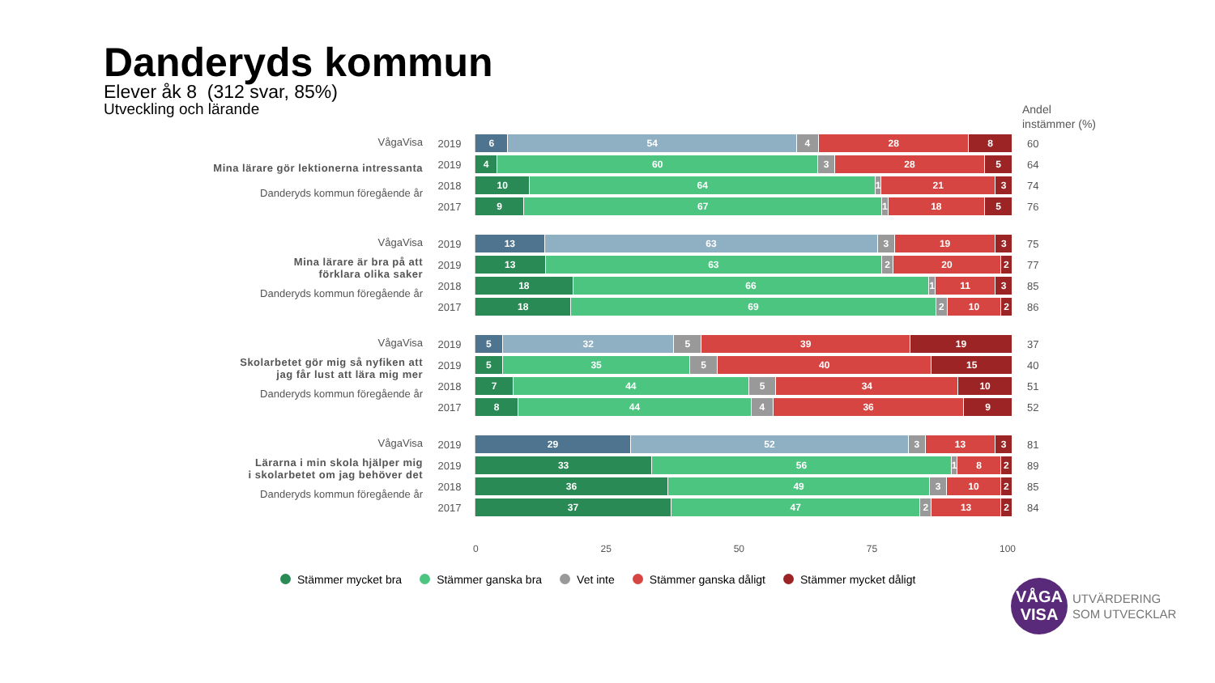Danderyds kommun
Elever åk 8 (312 svar, 85%)
Utveckling och lärande
Andel
instämmer (%)
VågaVisa
Mina lärare gör lektionerna intressanta
Danderyds kommun föregående år
2019
6 54 4 28 8
60
2019
4 60 3 28 5
64
2018
10 64 1 21 3
74
2017
9 67 1 18 5
76
VågaVisa
Mina lärare är bra på att
förklara olika saker
Danderyds kommun föregående år
2019
13 63 3 19 3
75
2019
13 63 2 20 2
77
2018
18 66 1 11 3
85
2017
18 69 2 10 2
86
VågaVisa
Skolarbetet gör mig så nyfiken att
jag får lust att lära mig mer
Danderyds kommun föregående år
2019
5 32 5 39 19
37
2019
5 35 5 40 15
40
2018
7 44 5 34 10
51
2017
8 44 4 36 9
52
VågaVisa
Lärarna i min skola hjälper mig
i skolarbetet om jag behöver det
Danderyds kommun föregående år
2019
29 52 3 13 3
81
2019
33 56 1 8 2
89
2018
36 49 3 10 2
85
2017
37 47 2 13 2
84
0 25 50 75 100
Stämmer mycket bra Stämmer ganska bra Vet inte Stämmer ganska dåligt Stämmer mycket dåligt
VÅGA
VISA
UTVÄRDERING
SOM UTVECKLAR